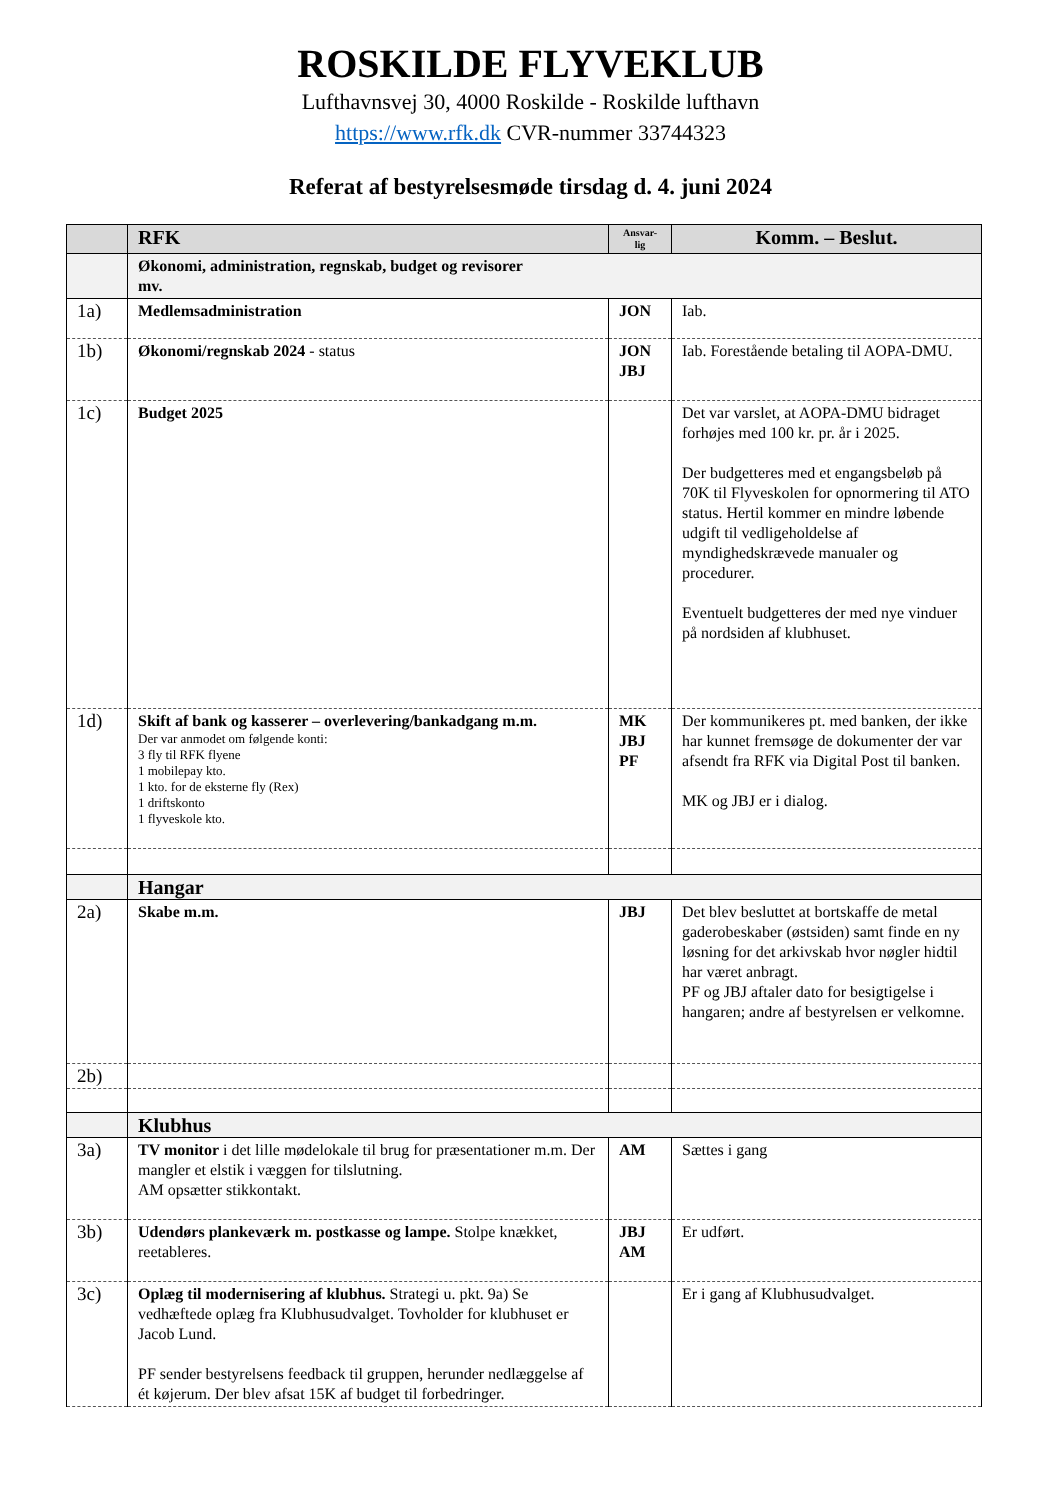ROSKILDE FLYVEKLUB
Lufthavnsvej 30, 4000 Roskilde - Roskilde lufthavn
https://www.rfk.dk CVR-nummer 33744323
Referat af bestyrelsesmøde tirsdag d. 4. juni 2024
| | RFK | Ansvar-lig | Komm. – Beslut. |
| --- | --- | --- | --- |
| | Økonomi, administration, regnskab, budget og revisorer mv. | | |
| 1a) | Medlemsadministration | JON | Iab. |
| 1b) | Økonomi/regnskab 2024 - status | JON JBJ | Iab. Forestående betaling til AOPA-DMU. |
| 1c) | Budget 2025 | | Det var varslet, at AOPA-DMU bidraget forhøjes med 100 kr. pr. år i 2025. Der budgetteres med et engangsbeløb på 70K til Flyveskolen for opnormering til ATO status. Hertil kommer en mindre løbende udgift til vedligeholdelse af myndighedskrævede manualer og procedurer. Eventuelt budgetteres der med nye vinduer på nordsiden af klubhuset. |
| 1d) | Skift af bank og kasserer – overlevering/bankadgang m.m. Der var anmodet om følgende konti: 3 fly til RFK flyene 1 mobilepay kto. 1 kto. for de eksterne fly (Rex) 1 driftskonto 1 flyveskole kto. | MK JBJ PF | Der kommunikeres pt. med banken, der ikke har kunnet fremsøge de dokumenter der var afsendt fra RFK via Digital Post til banken. MK og JBJ er i dialog. |
| | Hangar | | |
| 2a) | Skabe m.m. | JBJ | Det blev besluttet at bortskaffe de metal gaderobeskaber (østsiden) samt finde en ny løsning for det arkivskab hvor nøgler hidtil har været anbragt. PF og JBJ aftaler dato for besigtigelse i hangaren; andre af bestyrelsen er velkomne. |
| 2b) | | | |
| | Klubhus | | |
| 3a) | TV monitor i det lille mødelokale til brug for præsentationer m.m. Der mangler et elstik i væggen for tilslutning. AM opsætter stikkontakt. | AM | Sættes i gang |
| 3b) | Udendørs plankeværk m. postkasse og lampe. Stolpe knækket, reetableres. | JBJ AM | Er udført. |
| 3c) | Oplæg til modernisering af klubhus. Strategi u. pkt. 9a) Se vedhæftede oplæg fra Klubhusudvalget. Tovholder for klubhuset er Jacob Lund. PF sender bestyrelsens feedback til gruppen, herunder nedlæggelse af ét køjerum. Der blev afsat 15K af budget til forbedringer. | | Er i gang af Klubhusudvalget. |